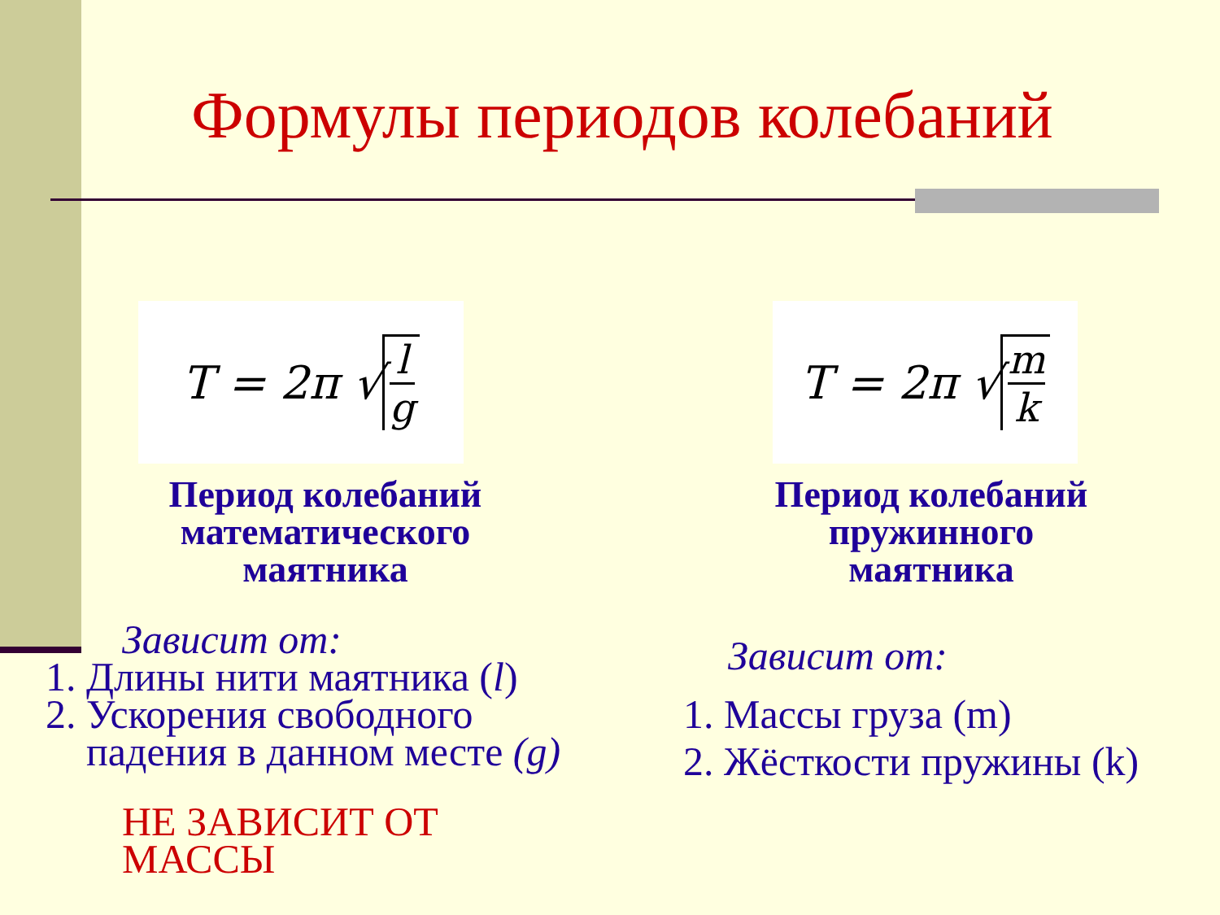Формулы периодов колебаний
T = 2π √ l g
Период колебаний
математического
маятника
Зависит от:
1. Длины нити маятника (l)
2. Ускорения свободного падения в данном месте (g)
НЕ ЗАВИСИТ ОТ
МАССЫ
T = 2π √ m k
Период колебаний
пружинного
маятника
Зависит от:
1. Массы груза (m)
2. Жёсткости пружины (k)